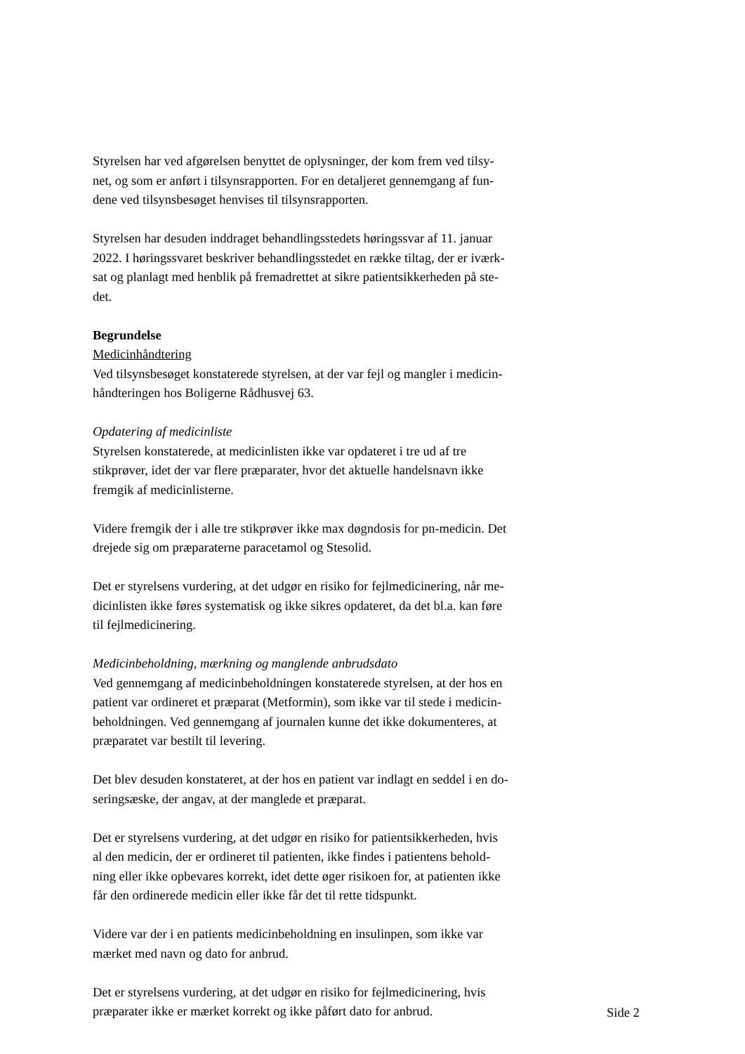Styrelsen har ved afgørelsen benyttet de oplysninger, der kom frem ved tilsy-
net, og som er anført i tilsynsrapporten. For en detaljeret gennemgang af fun-
dene ved tilsynsbesøget henvises til tilsynsrapporten.
Styrelsen har desuden inddraget behandlingsstedets høringssvar af 11. januar
2022. I høringssvaret beskriver behandlingsstedet en række tiltag, der er iværk-
sat og planlagt med henblik på fremadrettet at sikre patientsikkerheden på ste-
det.
Begrundelse
Medicinhåndtering
Ved tilsynsbesøget konstaterede styrelsen, at der var fejl og mangler i medicin-
håndteringen hos Boligerne Rådhusvej 63.
Opdatering af medicinliste
Styrelsen konstaterede, at medicinlisten ikke var opdateret i tre ud af tre
stikprøver, idet der var flere præparater, hvor det aktuelle handelsnavn ikke
fremgik af medicinlisterne.
Videre fremgik der i alle tre stikprøver ikke max døgndosis for pn-medicin. Det
drejede sig om præparaterne paracetamol og Stesolid.
Det er styrelsens vurdering, at det udgør en risiko for fejlmedicinering, når me-
dicinlisten ikke føres systematisk og ikke sikres opdateret, da det bl.a. kan føre
til fejlmedicinering.
Medicinbeholdning, mærkning og manglende anbrudsdato
Ved gennemgang af medicinbeholdningen konstaterede styrelsen, at der hos en
patient var ordineret et præparat (Metformin), som ikke var til stede i medicin-
beholdningen. Ved gennemgang af journalen kunne det ikke dokumenteres, at
præparatet var bestilt til levering.
Det blev desuden konstateret, at der hos en patient var indlagt en seddel i en do-
seringsæske, der angav, at der manglede et præparat.
Det er styrelsens vurdering, at det udgør en risiko for patientsikkerheden, hvis
al den medicin, der er ordineret til patienten, ikke findes i patientens behold-
ning eller ikke opbevares korrekt, idet dette øger risikoen for, at patienten ikke
får den ordinerede medicin eller ikke får det til rette tidspunkt.
Videre var der i en patients medicinbeholdning en insulinpen, som ikke var
mærket med navn og dato for anbrud.
Det er styrelsens vurdering, at det udgør en risiko for fejlmedicinering, hvis
præparater ikke er mærket korrekt og ikke påført dato for anbrud.
Side 2